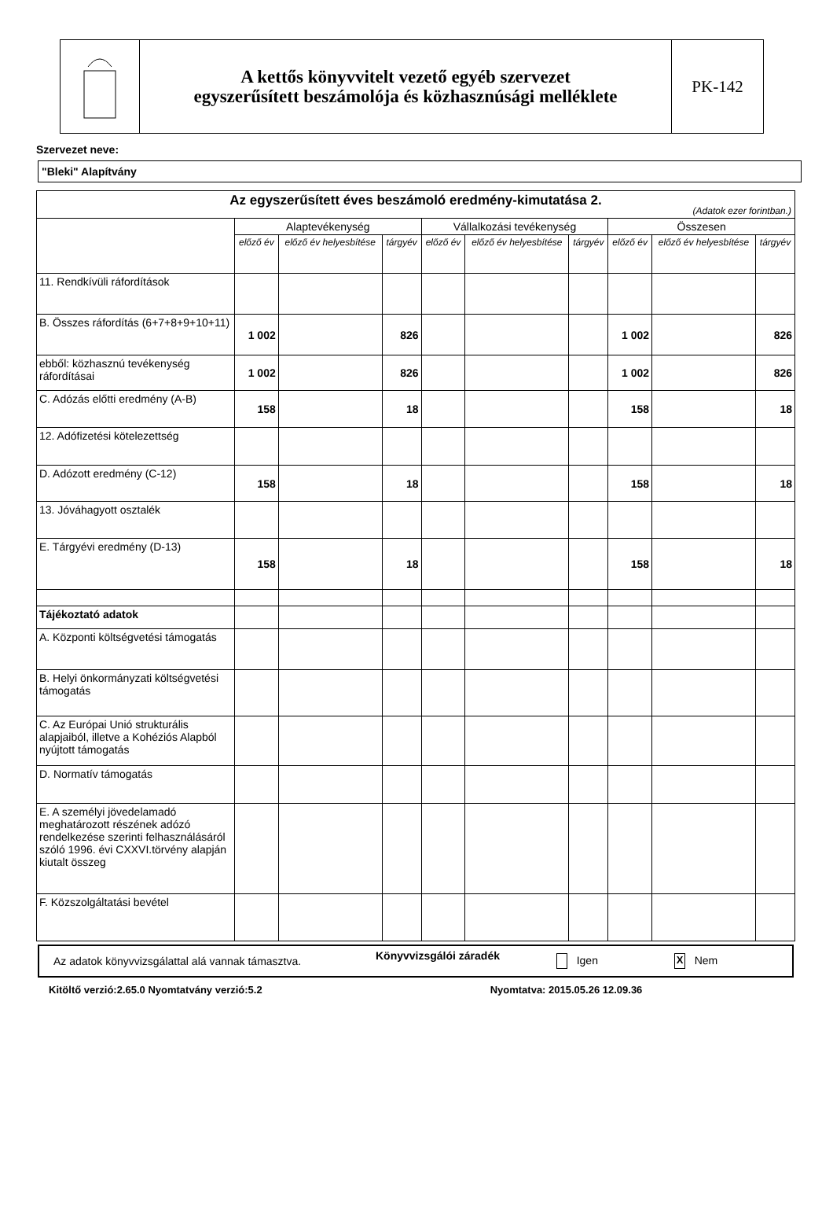A kettős könyvvitelt vezető egyéb szervezet
egyszerűsített beszámolója és közhasznúsági melléklete
PK-142
Szervezet neve:
"Bleki" Alapítvány
| Az egyszerűsített éves beszámoló eredmény-kimutatása 2. (Adatok ezer forintban.) | | | | | | | | | |
| | Alaptevékenység | | | Vállalkozási tevékenység | | | Összesen | | |
| | előző év | előző év helyesbítése | tárgyév | előző év | előző év helyesbítése | tárgyév | előző év | előző év helyesbítése | tárgyév |
| 11. Rendkívüli ráfordítások | | | | | | | | | |
| B. Összes ráfordítás (6+7+8+9+10+11) | 1 002 | | 826 | | | | 1 002 | | 826 |
| ebből: közhasznú tevékenység ráfordításai | 1 002 | | 826 | | | | 1 002 | | 826 |
| C. Adózás előtti eredmény (A-B) | 158 | | 18 | | | | 158 | | 18 |
| 12. Adófizetési kötelezettség | | | | | | | | | |
| D. Adózott eredmény (C-12) | 158 | | 18 | | | | 158 | | 18 |
| 13. Jóváhagyott osztalék | | | | | | | | | |
| E. Tárgyévi eredmény (D-13) | 158 | | 18 | | | | 158 | | 18 |
| Tájékoztató adatok | | | | | | | | | |
| A. Központi költségvetési támogatás | | | | | | | | | |
| B. Helyi önkormányzati költségvetési támogatás | | | | | | | | | |
| C. Az Európai Unió strukturális alapjaiból, illetve a Kohéziós Alapból nyújtott támogatás | | | | | | | | | |
| D. Normatív támogatás | | | | | | | | | |
| E. A személyi jövedelamadó meghatározott részének adózó rendelkezése szerinti felhasználásáról szóló 1996. évi CXXVI.törvény alapján kiutalt összeg | | | | | | | | | |
| F. Közszolgáltatási bevétel | | | | | | | | | |
Az adatok könyvvizsgálattal alá vannak támasztva. Könyvvizsgálói záradék Igen X Nem
Kitöltő verzió:2.65.0 Nyomtatvány verzió:5.2 Nyomtatva: 2015.05.26 12.09.36